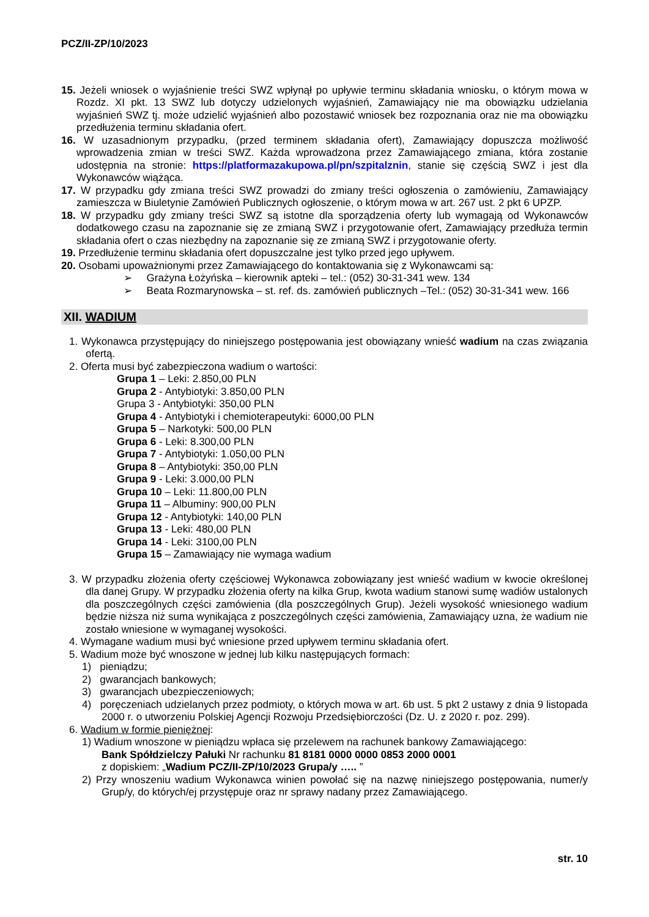PCZ/II-ZP/10/2023
15. Jeżeli wniosek o wyjaśnienie treści SWZ wpłynął po upływie terminu składania wniosku, o którym mowa w Rozdz. XI pkt. 13 SWZ lub dotyczy udzielonych wyjaśnień, Zamawiający nie ma obowiązku udzielania wyjaśnień SWZ tj. może udzielić wyjaśnień albo pozostawić wniosek bez rozpoznania oraz nie ma obowiązku przedłużenia terminu składania ofert.
16. W uzasadnionym przypadku, (przed terminem składania ofert), Zamawiający dopuszcza możliwość wprowadzenia zmian w treści SWZ. Każda wprowadzona przez Zamawiającego zmiana, która zostanie udostępnia na stronie: https://platformazakupowa.pl/pn/szpitalznin, stanie się częścią SWZ i jest dla Wykonawców wiążąca.
17. W przypadku gdy zmiana treści SWZ prowadzi do zmiany treści ogłoszenia o zamówieniu, Zamawiający zamieszcza w Biuletynie Zamówień Publicznych ogłoszenie, o którym mowa w art. 267 ust. 2 pkt 6 UPZP.
18. W przypadku gdy zmiany treści SWZ są istotne dla sporządzenia oferty lub wymagają od Wykonawców dodatkowego czasu na zapoznanie się ze zmianą SWZ i przygotowanie ofert, Zamawiający przedłuża termin składania ofert o czas niezbędny na zapoznanie się ze zmianą SWZ i przygotowanie oferty.
19. Przedłużenie terminu składania ofert dopuszczalne jest tylko przed jego upływem.
20. Osobami upoważnionymi przez Zamawiającego do kontaktowania się z Wykonawcami są:
➢ Grażyna Łożyńska – kierownik apteki – tel.: (052) 30-31-341 wew. 134
➢ Beata Rozmarynowska – st. ref. ds. zamówień publicznych –Tel.: (052) 30-31-341 wew. 166
XII. WADIUM
1. Wykonawca przystępujący do niniejszego postępowania jest obowiązany wnieść wadium na czas związania ofertą.
2. Oferta musi być zabezpieczona wadium o wartości:
Grupa 1 – Leki: 2.850,00 PLN
Grupa 2 - Antybiotyki: 3.850,00 PLN
Grupa 3 - Antybiotyki: 350,00 PLN
Grupa 4 - Antybiotyki i chemioterapeutyki: 6000,00 PLN
Grupa 5 – Narkotyki: 500,00 PLN
Grupa 6 - Leki: 8.300,00 PLN
Grupa 7 - Antybiotyki: 1.050,00 PLN
Grupa 8 – Antybiotyki: 350,00 PLN
Grupa 9 - Leki: 3.000,00 PLN
Grupa 10 – Leki: 11.800,00 PLN
Grupa 11 – Albuminy: 900,00 PLN
Grupa 12 - Antybiotyki: 140,00 PLN
Grupa 13 - Leki: 480,00 PLN
Grupa 14 - Leki: 3100,00 PLN
Grupa 15 – Zamawiający nie wymaga wadium
3. W przypadku złożenia oferty częściowej Wykonawca zobowiązany jest wnieść wadium w kwocie określonej dla danej Grupy. W przypadku złożenia oferty na kilka Grup, kwota wadium stanowi sumę wadiów ustalonych dla poszczególnych części zamówienia (dla poszczególnych Grup). Jeżeli wysokość wniesionego wadium będzie niższa niż suma wynikająca z poszczególnych części zamówienia, Zamawiający uzna, że wadium nie zostało wniesione w wymaganej wysokości.
4. Wymagane wadium musi być wniesione przed upływem terminu składania ofert.
5. Wadium może być wnoszone w jednej lub kilku następujących formach:
1) pieniądzu;
2) gwarancjach bankowych;
3) gwarancjach ubezpieczeniowych;
4) poręczeniach udzielanych przez podmioty, o których mowa w art. 6b ust. 5 pkt 2 ustawy z dnia 9 listopada 2000 r. o utworzeniu Polskiej Agencji Rozwoju Przedsiębiorczości (Dz. U. z 2020 r. poz. 299).
6. Wadium w formie pieniężnej:
1) Wadium wnoszone w pieniądzu wpłaca się przelewem na rachunek bankowy Zamawiającego:
Bank Spółdzielczy Pałuki Nr rachunku 81 8181 0000 0000 0853 2000 0001
z dopiskiem: „Wadium PCZ/II-ZP/10/2023 Grupa/y ….. ”
2) Przy wnoszeniu wadium Wykonawca winien powołać się na nazwę niniejszego postępowania, numer/y Grup/y, do których/ej przystępuje oraz nr sprawy nadany przez Zamawiającego.
str. 10